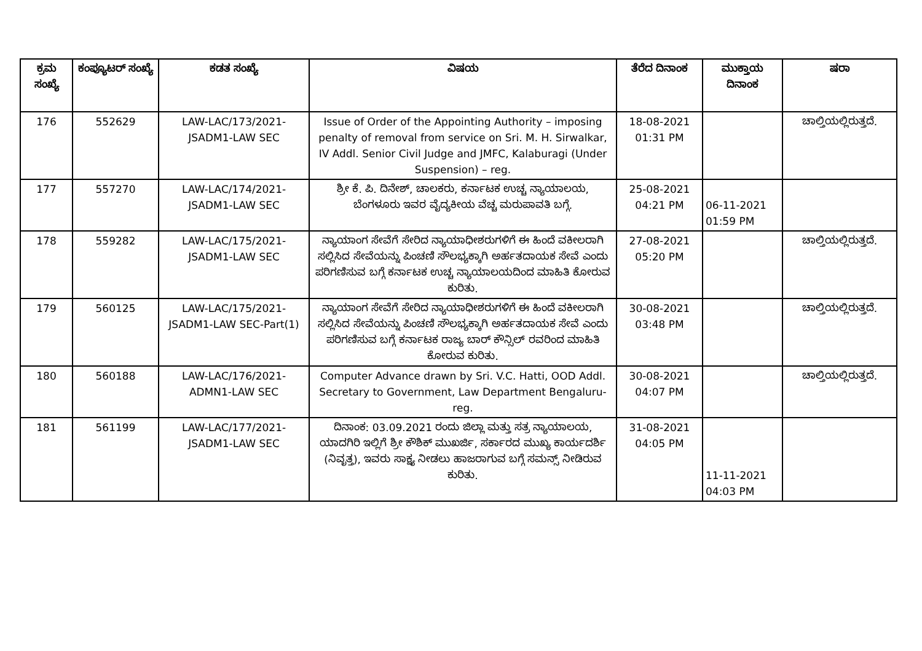| ಕ್ರಮ ಸಂಖ್ಯೆ | ಕಂಪ್ಯೂಟರ್ ಸಂಖ್ಯೆ | ಕಡತ ಸಂಖ್ಯೆ | ವಿಷಯ | ತೆರೆದ ದಿನಾಂಕ | ಮುಕ್ತಾಯ ದಿನಾಂಕ | ಷರಾ |
| --- | --- | --- | --- | --- | --- | --- |
| 176 | 552629 | LAW-LAC/173/2021-JSADM1-LAW SEC | Issue of Order of the Appointing Authority – imposing penalty of removal from service on Sri. M. H. Sirwalkar, IV Addl. Senior Civil Judge and JMFC, Kalaburagi (Under Suspension) – reg. | 18-08-2021 01:31 PM | | ಚಾಲ್ತಿಯಲ್ಲಿರುತ್ತದೆ. |
| 177 | 557270 | LAW-LAC/174/2021-JSADM1-LAW SEC | ಶ್ರೀ ಕೆ. ಪಿ. ದಿನೇಶ್, ಚಾಲಕರು, ಕರ್ನಾಟಕ ಉಚ್ಚ ನ್ಯಾಯಾಲಯ, ಬೆಂಗಳೂರು ಇವರ ವೈದ್ಯಕೀಯ ವೆಚ್ಚ ಮರುಪಾವತಿ ಬಗ್ಗೆ. | 25-08-2021 04:21 PM | 06-11-2021 01:59 PM | |
| 178 | 559282 | LAW-LAC/175/2021-JSADM1-LAW SEC | ನ್ಯಾಯಾಂಗ ಸೇವೆಗೆ ಸೇರಿದ ನ್ಯಾಯಾಧೀಶರುಗಳಿಗೆ ಈ ಹಿಂದೆ ವಕೀಲರಾಗಿ ಸಲ್ಲಿಸಿದ ಸೇವೆಯನ್ನು ಪಿಂಚಣಿ ಸೌಲಭ್ಯಕ್ಕಾಗಿ ಅರ್ಹತದಾಯಕ ಸೇವೆ ಎಂದು ಪರಿಗಣಿಸುವ ಬಗ್ಗೆ ಕರ್ನಾಟಕ ಉಚ್ಚ ನ್ಯಾಯಾಲಯದಿಂದ ಮಾಹಿತಿ ಕೋರುವ ಕುರಿತು. | 27-08-2021 05:20 PM | | ಚಾಲ್ತಿಯಲ್ಲಿರುತ್ತದೆ. |
| 179 | 560125 | LAW-LAC/175/2021-JSADM1-LAW SEC-Part(1) | ನ್ಯಾಯಾಂಗ ಸೇವೆಗೆ ಸೇರಿದ ನ್ಯಾಯಾಧೀಶರುಗಳಿಗೆ ಈ ಹಿಂದೆ ವಕೀಲರಾಗಿ ಸಲ್ಲಿಸಿದ ಸೇವೆಯನ್ನು ಪಿಂಚಣಿ ಸೌಲಭ್ಯಕ್ಕಾಗಿ ಅರ್ಹತದಾಯಕ ಸೇವೆ ಎಂದು ಪರಿಗಣಿಸುವ ಬಗ್ಗೆ ಕರ್ನಾಟಕ ರಾಜ್ಯ ಬಾರ್ ಕೌನ್ಸಿಲ್ ರವರಿಂದ ಮಾಹಿತಿ ಕೋರುವ ಕುರಿತು. | 30-08-2021 03:48 PM | | ಚಾಲ್ತಿಯಲ್ಲಿರುತ್ತದೆ. |
| 180 | 560188 | LAW-LAC/176/2021-ADMN1-LAW SEC | Computer Advance drawn by Sri. V.C. Hatti, OOD Addl. Secretary to Government, Law Department Bengaluru-reg. | 30-08-2021 04:07 PM | | ಚಾಲ್ತಿಯಲ್ಲಿರುತ್ತದೆ. |
| 181 | 561199 | LAW-LAC/177/2021-JSADM1-LAW SEC | ದಿನಾಂಕ: 03.09.2021 ರಂದು ಜಿಲ್ಲಾ ಮತ್ತು ಸತ್ರ ನ್ಯಾಯಾಲಯ, ಯಾದಗಿರಿ ಇಲ್ಲಿಗೆ ಶ್ರೀ ಕೌಶಿಕ್ ಮುಖರ್ಜಿ, ಸರ್ಕಾರದ ಮುಖ್ಯ ಕಾರ್ಯದರ್ಶಿ (ನಿವೃತ್ತ), ಇವರು ಸಾಕ್ಷ್ಯ ನೀಡಲು ಹಾಜರಾಗುವ ಬಗ್ಗೆ ಸಮನ್ಸ್ ನೀಡಿರುವ ಕುರಿತು. | 31-08-2021 04:05 PM | 11-11-2021 04:03 PM | |